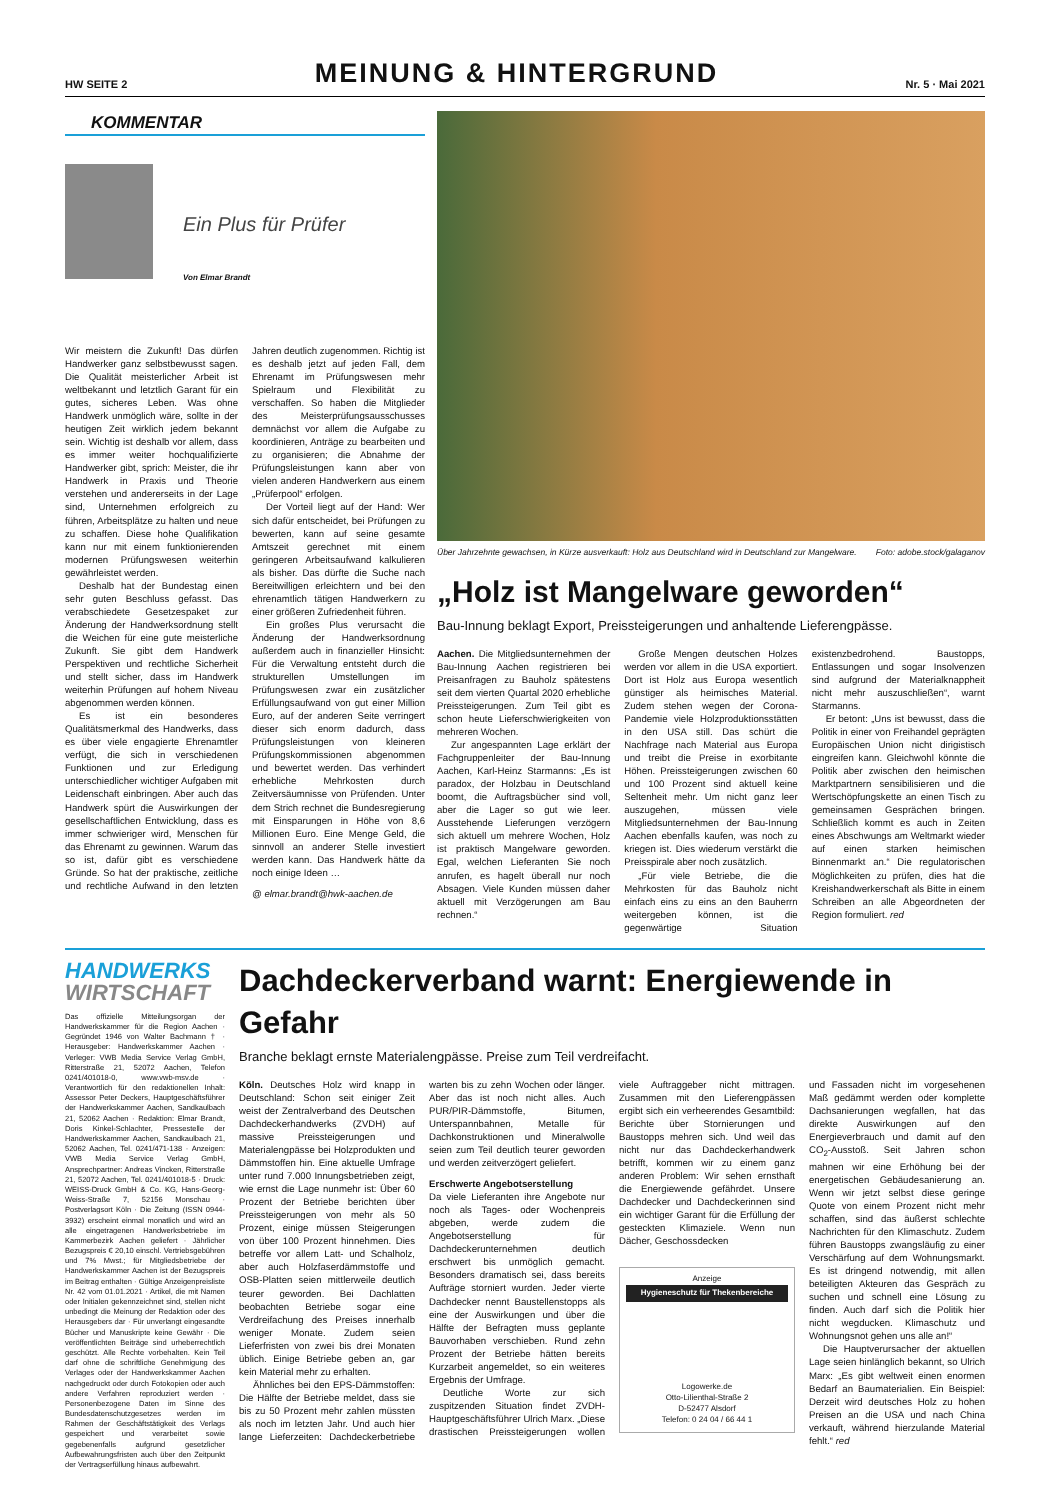HW SEITE 2
MEINUNG & HINTERGRUND
Nr. 5 · Mai 2021
KOMMENTAR
Ein Plus für Prüfer
Von Elmar Brandt
Wir meistern die Zukunft! Das dürfen Handwerker ganz selbstbewusst sagen. Die Qualität meisterlicher Arbeit ist weltbekannt und letztlich Garant für ein gutes, sicheres Leben. Was ohne Handwerk unmöglich wäre, sollte in der heutigen Zeit wirklich jedem bekannt sein. Wichtig ist deshalb vor allem, dass es immer weiter hochqualifizierte Handwerker gibt, sprich: Meister, die ihr Handwerk in Praxis und Theorie verstehen und andererseits in der Lage sind, Unternehmen erfolgreich zu führen, Arbeitsplätze zu halten und neue zu schaffen. Diese hohe Qualifikation kann nur mit einem funktionierenden modernen Prüfungswesen weiterhin gewährleistet werden.
Deshalb hat der Bundestag einen sehr guten Beschluss gefasst. Das verabschiedete Gesetzespaket zur Änderung der Handwerksordnung stellt die Weichen für eine gute meisterliche Zukunft. Sie gibt dem Handwerk Perspektiven und rechtliche Sicherheit und stellt sicher, dass im Handwerk weiterhin Prüfungen auf hohem Niveau abgenommen werden können.
Es ist ein besonderes Qualitätsmerkmal des Handwerks, dass es über viele engagierte Ehrenamtler verfügt, die sich in verschiedenen Funktionen und zur Erledigung unterschiedlicher wichtiger Aufgaben mit Leidenschaft einbringen. Aber auch das Handwerk spürt die Auswirkungen der gesellschaftlichen Entwicklung, dass es immer schwieriger wird, Menschen für das Ehrenamt zu gewinnen. Warum das so ist, dafür gibt es verschiedene Gründe. So hat der praktische, zeitliche und rechtliche Aufwand in den letzten Jahren deutlich zugenommen. Richtig ist es deshalb jetzt auf jeden Fall, dem Ehrenamt im Prüfungswesen mehr Spielraum und Flexibilität zu verschaffen. So haben die Mitglieder des Meisterprüfungsausschusses demnächst vor allem die Aufgabe zu koordinieren, Anträge zu bearbeiten und zu organisieren; die Abnahme der Prüfungsleistungen kann aber von vielen anderen Handwerkern aus einem „Prüferpool“ erfolgen.
Der Vorteil liegt auf der Hand: Wer sich dafür entscheidet, bei Prüfungen zu bewerten, kann auf seine gesamte Amtszeit gerechnet mit einem geringeren Arbeitsaufwand kalkulieren als bisher. Das dürfte die Suche nach Bereitwilligen erleichtern und bei den ehrenamtlich tätigen Handwerkern zu einer größeren Zufriedenheit führen.
Ein großes Plus verursacht die Änderung der Handwerksordnung außerdem auch in finanzieller Hinsicht: Für die Verwaltung entsteht durch die strukturellen Umstellungen im Prüfungswesen zwar ein zusätzlicher Erfüllungsaufwand von gut einer Million Euro, auf der anderen Seite verringert dieser sich enorm dadurch, dass Prüfungsleistungen von kleineren Prüfungskommissionen abgenommen und bewertet werden. Das verhindert erhebliche Mehrkosten durch Zeitversäumnisse von Prüfenden. Unter dem Strich rechnet die Bundesregierung mit Einsparungen in Höhe von 8,6 Millionen Euro. Eine Menge Geld, die sinnvoll an anderer Stelle investiert werden kann. Das Handwerk hätte da noch einige Ideen …
@ elmar.brandt@hwk-aachen.de
Über Jahrzehnte gewachsen, in Kürze ausverkauft: Holz aus Deutschland wird in Deutschland zur Mangelware. Foto: adobe.stock/galaganov
„Holz ist Mangelware geworden“
Bau-Innung beklagt Export, Preissteigerungen und anhaltende Lieferengpässe.
Aachen. Die Mitgliedsunternehmen der Bau-Innung Aachen registrieren bei Preisanfragen zu Bauholz spätestens seit dem vierten Quartal 2020 erhebliche Preissteigerungen. Zum Teil gibt es schon heute Lieferschwierigkeiten von mehreren Wochen.
Zur angespannten Lage erklärt der Fachgruppenleiter der Bau-Innung Aachen, Karl-Heinz Starmanns: „Es ist paradox, der Holzbau in Deutschland boomt, die Auftragsbücher sind voll, aber die Lager so gut wie leer. Ausstehende Lieferungen verzögern sich aktuell um mehrere Wochen, Holz ist praktisch Mangelware geworden. Egal, welchen Lieferanten Sie noch anrufen, es hagelt überall nur noch Absagen. Viele Kunden müssen daher aktuell mit Verzögerungen am Bau rechnen.“
Große Mengen deutschen Holzes werden vor allem in die USA exportiert. Dort ist Holz aus Europa wesentlich günstiger als heimisches Material. Zudem stehen wegen der Corona-Pandemie viele Holzproduktionsstätten in den USA still. Das schürt die Nachfrage nach Material aus Europa und treibt die Preise in exorbitante Höhen. Preissteigerungen zwischen 60 und 100 Prozent sind aktuell keine Seltenheit mehr. Um nicht ganz leer auszugehen, müssen viele Mitgliedsunternehmen der Bau-Innung Aachen ebenfalls kaufen, was noch zu kriegen ist. Dies wiederum verstärkt die Preisspirale aber noch zusätzlich.
„Für viele Betriebe, die die Mehrkosten für das Bauholz nicht einfach eins zu eins an den Bauherrn weitergeben können, ist die gegenwärtige Situation existenzbedrohend. Baustopps, Entlassungen und sogar Insolvenzen sind aufgrund der Materialknappheit nicht mehr auszuschließen“, warnt Starmanns.
Er betont: „Uns ist bewusst, dass die Politik in einer von Freihandel geprägten Europäischen Union nicht dirigistisch eingreifen kann. Gleichwohl könnte die Politik aber zwischen den heimischen Marktpartnern sensibilisieren und die Wertschöpfungskette an einen Tisch zu gemeinsamen Gesprächen bringen. Schließlich kommt es auch in Zeiten eines Abschwungs am Weltmarkt wieder auf einen starken heimischen Binnenmarkt an.“ Die regulatorischen Möglichkeiten zu prüfen, dies hat die Kreishandwerkerschaft als Bitte in einem Schreiben an alle Abgeordneten der Region formuliert. red
HANDWERKS
WIRTSCHAFT
Das offizielle Mitteilungsorgan der Handwerkskammer für die Region Aachen · Gegründet 1946 von Walter Bachmann † · Herausgeber: Handwerkskammer Aachen · Verleger: VWB Media Service Verlag GmbH, Ritterstraße 21, 52072 Aachen, Telefon 0241/401018-0, www.vwb-msv.de · Verantwortlich für den redaktionellen Inhalt: Assessor Peter Deckers, Hauptgeschäftsführer der Handwerkskammer Aachen, Sandkaulbach 21, 52062 Aachen · Redaktion: Elmar Brandt, Doris Kinkel-Schlachter, Pressestelle der Handwerkskammer Aachen, Sandkaulbach 21, 52062 Aachen, Tel. 0241/471-138 · Anzeigen: VWB Media Service Verlag GmbH, Ansprechpartner: Andreas Vincken, Ritterstraße 21, 52072 Aachen, Tel. 0241/401018-5 · Druck: WEISS-Druck GmbH & Co. KG, Hans-Georg-Weiss-Straße 7, 52156 Monschau · Postverlagsort Köln · Die Zeitung (ISSN 0944-3932) erscheint einmal monatlich und wird an alle eingetragenen Handwerksbetriebe im Kammerbezirk Aachen geliefert · Jährlicher Bezugspreis € 20,10 einschl. Vertriebsgebühren und 7% Mwst.; für Mitgliedsbetriebe der Handwerkskammer Aachen ist der Bezugspreis im Beitrag enthalten · Gültige Anzeigenpreisliste Nr. 42 vom 01.01.2021 · Artikel, die mit Namen oder Initialen gekennzeichnet sind, stellen nicht unbedingt die Meinung der Redaktion oder des Herausgebers dar · Für unverlangt eingesandte Bücher und Manuskripte keine Gewähr · Die veröffentlichten Beiträge sind urheberrechtlich geschützt. Alle Rechte vorbehalten. Kein Teil darf ohne die schriftliche Genehmigung des Verlages oder der Handwerkskammer Aachen nachgedruckt oder durch Fotokopien oder auch andere Verfahren reproduziert werden · Personenbezogene Daten im Sinne des Bundesdatenschutzgesetzes werden im Rahmen der Geschäftstätigkeit des Verlags gespeichert und verarbeitet sowie gegebenenfalls aufgrund gesetzlicher Aufbewahrungsfristen auch über den Zeitpunkt der Vertragserfüllung hinaus aufbewahrt.
Dachdeckerverband warnt: Energiewende in Gefahr
Branche beklagt ernste Materialengpässe. Preise zum Teil verdreifacht.
Köln. Deutsches Holz wird knapp in Deutschland: Schon seit einiger Zeit weist der Zentralverband des Deutschen Dachdeckerhandwerks (ZVDH) auf massive Preissteigerungen und Materialengpässe bei Holzprodukten und Dämmstoffen hin. Eine aktuelle Umfrage unter rund 7.000 Innungsbetrieben zeigt, wie ernst die Lage nunmehr ist: Über 60 Prozent der Betriebe berichten über Preissteigerungen von mehr als 50 Prozent, einige müssen Steigerungen von über 100 Prozent hinnehmen. Dies betreffe vor allem Latt- und Schalholz, aber auch Holzfaserdämmstoffe und OSB-Platten seien mittlerweile deutlich teurer geworden. Bei Dachlatten beobachten Betriebe sogar eine Verdreifachung des Preises innerhalb weniger Monate. Zudem seien Lieferfristen von zwei bis drei Monaten üblich. Einige Betriebe geben an, gar kein Material mehr zu erhalten.
Ähnliches bei den EPS-Dämmstoffen: Die Hälfte der Betriebe meldet, dass sie bis zu 50 Prozent mehr zahlen müssten als noch im letzten Jahr. Und auch hier lange Lieferzeiten: Dachdeckerbetriebe warten bis zu zehn Wochen oder länger. Aber das ist noch nicht alles. Auch PUR/PIR-Dämmstoffe, Bitumen, Unterspannbahnen, Metalle für Dachkonstruktionen und Mineralwolle seien zum Teil deutlich teurer geworden und werden zeitverzögert geliefert.
Erschwerte Angebotserstellung
Da viele Lieferanten ihre Angebote nur noch als Tages- oder Wochenpreis abgeben, werde zudem die Angebotserstellung für Dachdeckerunternehmen deutlich erschwert bis unmöglich gemacht. Besonders dramatisch sei, dass bereits Aufträge storniert wurden. Jeder vierte Dachdecker nennt Baustellenstopps als eine der Auswirkungen und über die Hälfte der Befragten muss geplante Bauvorhaben verschieben. Rund zehn Prozent der Betriebe hätten bereits Kurzarbeit angemeldet, so ein weiteres Ergebnis der Umfrage.
Deutliche Worte zur sich zuspitzenden Situation findet ZVDH-Hauptgeschäftsführer Ulrich Marx. „Diese drastischen Preissteigerungen wollen viele Auftraggeber nicht mittragen. Zusammen mit den Lieferengpässen ergibt sich ein verheerendes Gesamtbild: Berichte über Stornierungen und Baustopps mehren sich. Und weil das nicht nur das Dachdeckerhandwerk betrifft, kommen wir zu einem ganz anderen Problem: Wir sehen ernsthaft die Energiewende gefährdet. Unsere Dachdecker und Dachdeckerinnen sind ein wichtiger Garant für die Erfüllung der gesteckten Klimaziele. Wenn nun Dächer, Geschossdecken
Anzeige
Hygieneschutz für Thekenbereiche
Logowerke.de
Otto-Lilienthal-Straße 2
D-52477 Alsdorf
Telefon: 0 24 04 / 66 44 1
und Fassaden nicht im vorgesehenen Maß gedämmt werden oder komplette Dachsanierungen wegfallen, hat das direkte Auswirkungen auf den Energieverbrauch und damit auf den CO<sub>2</sub>-Ausstoß. Seit Jahren schon mahnen wir eine Erhöhung bei der energetischen Gebäudesanierung an. Wenn wir jetzt selbst diese geringe Quote von einem Prozent nicht mehr schaffen, sind das äußerst schlechte Nachrichten für den Klimaschutz. Zudem führen Baustopps zwangsläufig zu einer Verschärfung auf dem Wohnungsmarkt. Es ist dringend notwendig, mit allen beteiligten Akteuren das Gespräch zu suchen und schnell eine Lösung zu finden. Auch darf sich die Politik hier nicht wegducken. Klimaschutz und Wohnungsnot gehen uns alle an!“
Die Hauptverursacher der aktuellen Lage seien hinlänglich bekannt, so Ulrich Marx: „Es gibt weltweit einen enormen Bedarf an Baumaterialien. Ein Beispiel: Derzeit wird deutsches Holz zu hohen Preisen an die USA und nach China verkauft, während hierzulande Material fehlt.“ red